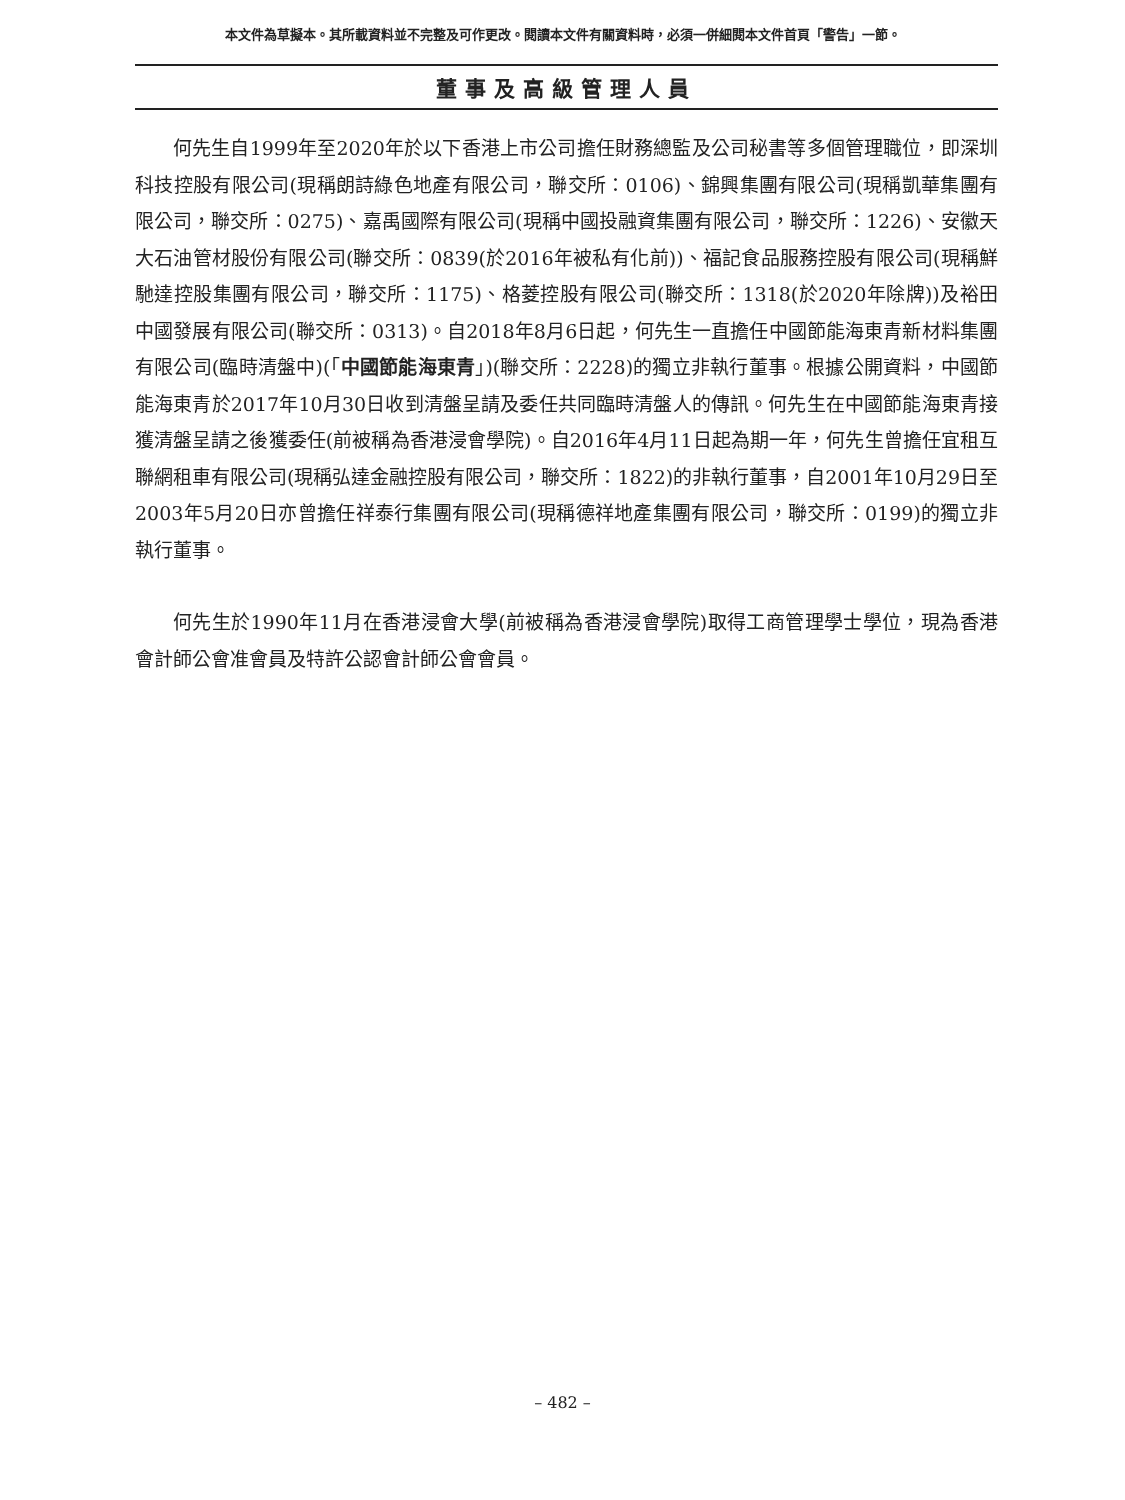本文件為草擬本。其所載資料並不完整及可作更改。閱讀本文件有關資料時，必須一併細閱本文件首頁「警告」一節。
董事及高級管理人員
何先生自1999年至2020年於以下香港上市公司擔任財務總監及公司秘書等多個管理職位，即深圳科技控股有限公司(現稱朗詩綠色地產有限公司，聯交所：0106)、錦興集團有限公司(現稱凱華集團有限公司，聯交所：0275)、嘉禹國際有限公司(現稱中國投融資集團有限公司，聯交所：1226)、安徽天大石油管材股份有限公司(聯交所：0839(於2016年被私有化前))、福記食品服務控股有限公司(現稱鮮馳達控股集團有限公司，聯交所：1175)、格菱控股有限公司(聯交所：1318(於2020年除牌))及裕田中國發展有限公司(聯交所：0313)。自2018年8月6日起，何先生一直擔任中國節能海東青新材料集團有限公司(臨時清盤中)(「中國節能海東青」)(聯交所：2228)的獨立非執行董事。根據公開資料，中國節能海東青於2017年10月30日收到清盤呈請及委任共同臨時清盤人的傳訊。何先生在中國節能海東青接獲清盤呈請之後獲委任(前被稱為香港浸會學院)。自2016年4月11日起為期一年，何先生曾擔任宜租互聯網租車有限公司(現稱弘達金融控股有限公司，聯交所：1822)的非執行董事，自2001年10月29日至2003年5月20日亦曾擔任祥泰行集團有限公司(現稱德祥地產集團有限公司，聯交所：0199)的獨立非執行董事。
何先生於1990年11月在香港浸會大學(前被稱為香港浸會學院)取得工商管理學士學位，現為香港會計師公會准會員及特許公認會計師公會會員。
– 482 –